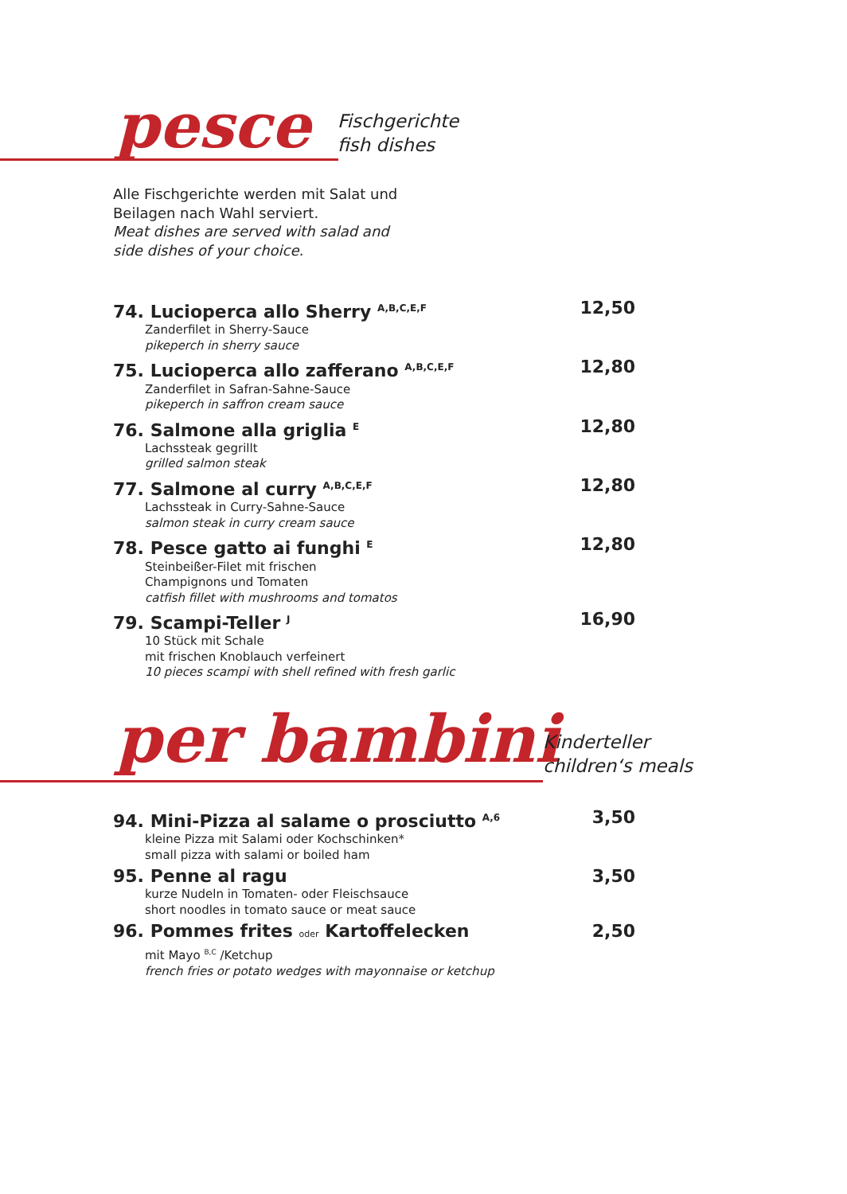pesce
Fischgerichte
fish dishes
Alle Fischgerichte werden mit Salat und
Beilagen nach Wahl serviert.
Meat dishes are served with salad and
side dishes of your choice.
74. Lucioperca allo Sherry <sup>A,B,C,E,F</sup>
Zanderfilet in Sherry-Sauce
pikeperch in sherry sauce
12,50
75. Lucioperca allo zafferano <sup>A,B,C,E,F</sup>
Zanderfilet in Safran-Sahne-Sauce
pikeperch in saffron cream sauce
12,80
76. Salmone alla griglia <sup>E</sup>
Lachssteak gegrillt
grilled salmon steak
12,80
77. Salmone al curry <sup>A,B,C,E,F</sup>
Lachssteak in Curry-Sahne-Sauce
salmon steak in curry cream sauce
12,80
78. Pesce gatto ai funghi <sup>E</sup>
Steinbeißer-Filet mit frischen
Champignons und Tomaten
catfish fillet with mushrooms and tomatos
12,80
79. Scampi-Teller <sup>J</sup>
10 Stück mit Schale
mit frischen Knoblauch verfeinert
10 pieces scampi with shell refined with fresh garlic
16,90
per bambini
Kinderteller
children‘s meals
94. Mini-Pizza al salame o prosciutto <sup>A,6</sup>
kleine Pizza mit Salami oder Kochschinken*
small pizza with salami or boiled ham
3,50
95. Penne al ragu
kurze Nudeln in Tomaten- oder Fleischsauce
short noodles in tomato sauce or meat sauce
3,50
96. Pommes frites oder Kartoffelecken
mit Mayo <sup>B,C</sup> /Ketchup
french fries or potato wedges with mayonnaise or ketchup
2,50